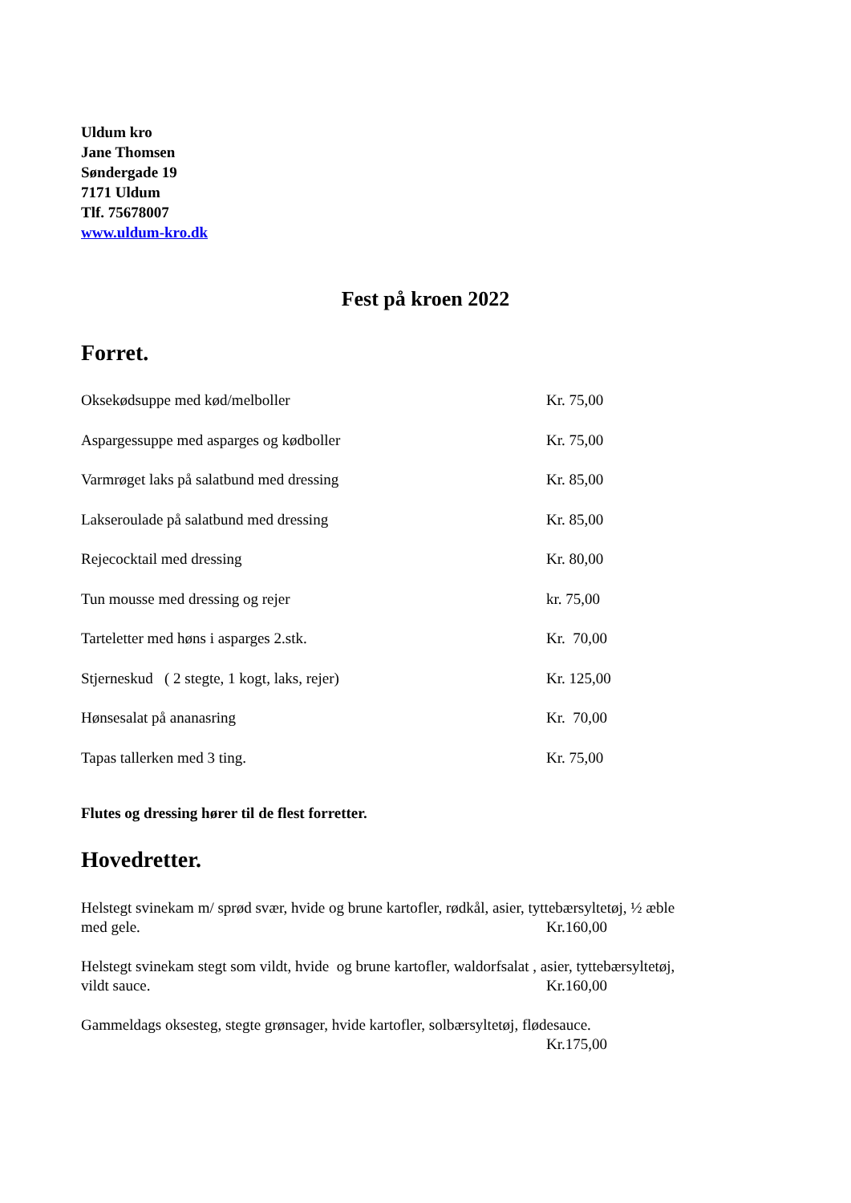Uldum kro
Jane Thomsen
Søndergade 19
7171 Uldum
Tlf. 75678007
www.uldum-kro.dk
Fest på kroen 2022
Forret.
Oksekødsuppe med kød/melboller Kr. 75,00
Aspargessuppe med asparges og kødboller Kr. 75,00
Varmrøget laks på salatbund med dressing Kr. 85,00
Lakseroulade på salatbund med dressing Kr. 85,00
Rejecocktail med dressing Kr. 80,00
Tun mousse med dressing og rejer kr. 75,00
Tarteletter med høns i asparges 2.stk. Kr. 70,00
Stjerneskud ( 2 stegte, 1 kogt, laks, rejer) Kr. 125,00
Hønsesalat på ananasring Kr. 70,00
Tapas tallerken med 3 ting. Kr. 75,00
Flutes og dressing hører til de flest forretter.
Hovedretter.
Helstegt svinekam m/ sprød svær, hvide og brune kartofler, rødkål, asier, tyttebærsyltetøj, ½ æble
med gele. Kr.160,00
Helstegt svinekam stegt som vildt, hvide og brune kartofler, waldorfsalat , asier, tyttebærsyltetøj,
vildt sauce. Kr.160,00
Gammeldags oksesteg, stegte grønsager, hvide kartofler, solbærsyltetøj, flødesauce.
Kr.175,00